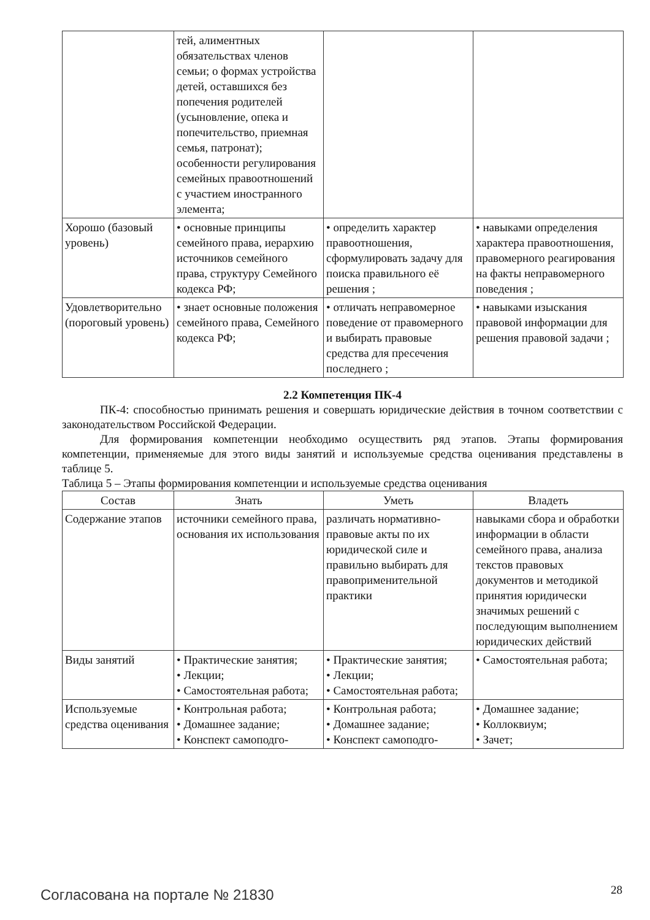| | тей, алиментных обязательствах членов семьи; о формах устройства детей, оставшихся без попечения родителей (усыновление, опека и попечительство, приемная семья, патронат); особенности регулирования семейных правоотношений с участием иностранного элемента; | | |
| Хорошо (базовый уровень) | • основные принципы семейного права, иерархию источников семейного права, структуру Семейного кодекса РФ; | • определить характер правоотношения, сформулировать задачу для поиска правильного её решения ; | • навыками определения характера правоотношения, правомерного реагирования на факты неправомерного поведения ; |
| Удовлетворительно (пороговый уровень) | • знает основные положения семейного права, Семейного кодекса РФ; | • отличать неправомерное поведение от правомерного и выбирать правовые средства для пресечения последнего ; | • навыками изыскания правовой информации для решения правовой задачи ; |
2.2 Компетенция ПК-4
ПК-4: способностью принимать решения и совершать юридические действия в точном соответствии с законодательством Российской Федерации.
Для формирования компетенции необходимо осуществить ряд этапов. Этапы формирования компетенции, применяемые для этого виды занятий и используемые средства оценивания представлены в таблице 5.
Таблица 5 – Этапы формирования компетенции и используемые средства оценивания
| Состав | Знать | Уметь | Владеть |
| --- | --- | --- | --- |
| Содержание этапов | источники семейного права, основания их использования | различать нормативно-правовые акты по их юридической силе и правильно выбирать для правоприменительной практики | навыками сбора и обработки информации в области семейного права, анализа текстов правовых документов и методикой принятия юридически значимых решений с последующим выполнением юридических действий |
| Виды занятий | • Практические занятия; • Лекции; • Самостоятельная работа; | • Практические занятия; • Лекции; • Самостоятельная работа; | • Самостоятельная работа; |
| Используемые средства оценивания | • Контрольная работа; • Домашнее задание; • Конспект самоподго- | • Контрольная работа; • Домашнее задание; • Конспект самоподго- | • Домашнее задание; • Коллоквиум; • Зачет; |
Согласована на портале № 21830 28